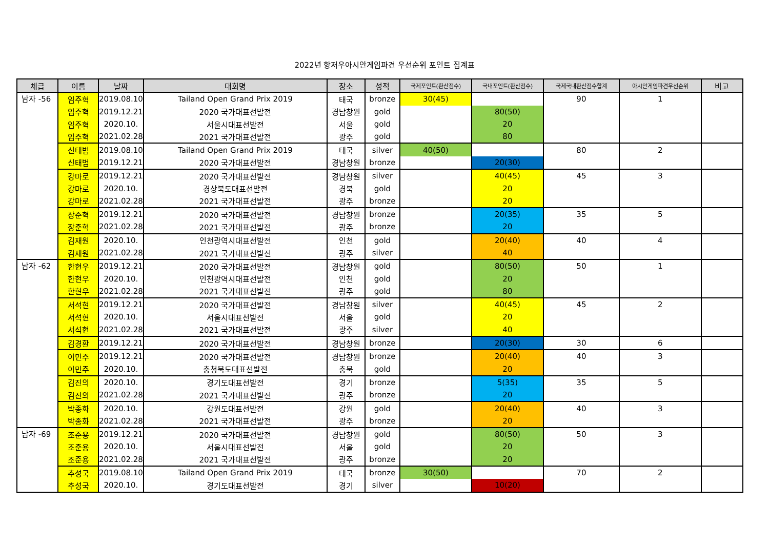2022년 항저우아시안게임파견 우선순위 포인트 집계표
| 체급 | 이름 | 날짜 | 대회명 | 장소 | 성적 | 국제포인트(환산점수) | 국내포인트(환산점수) | 국제국내환산점수합계 | 아시안게임파견우선순위 | 비고 |
| --- | --- | --- | --- | --- | --- | --- | --- | --- | --- | --- |
| 남자 -56 | 임주혁 | 2019.08.10 | Tailand Open Grand Prix 2019 | 태국 | bronze | 30(45) | | 90 | 1 | |
| | 임주혁 | 2019.12.21 | 2020 국가대표선발전 | 경남창원 | gold | | 80(50) | | | |
| | 임주혁 | 2020.10. | 서울시대표선발전 | 서울 | gold | | 20 | | | |
| | 임주혁 | 2021.02.28 | 2021 국가대표선발전 | 광주 | gold | | 80 | | | |
| | 신태범 | 2019.08.10 | Tailand Open Grand Prix 2019 | 태국 | silver | 40(50) | | 80 | 2 | |
| | 신태범 | 2019.12.21 | 2020 국가대표선발전 | 경남창원 | bronze | | 20(30) | | | |
| | 강마로 | 2019.12.21 | 2020 국가대표선발전 | 경남창원 | silver | | 40(45) | 45 | 3 | |
| | 강마로 | 2020.10. | 경상북도대표선발전 | 경북 | gold | | 20 | | | |
| | 강마로 | 2021.02.28 | 2021 국가대표선발전 | 광주 | bronze | | 20 | | | |
| | 장준혁 | 2019.12.21 | 2020 국가대표선발전 | 경남창원 | bronze | | 20(35) | 35 | 5 | |
| | 장준혁 | 2021.02.28 | 2021 국가대표선발전 | 광주 | bronze | | 20 | | | |
| | 김재원 | 2020.10. | 인천광역시대표선발전 | 인천 | gold | | 20(40) | 40 | 4 | |
| | 김재원 | 2021.02.28 | 2021 국가대표선발전 | 광주 | silver | | 40 | | | |
| 남자 -62 | 한현우 | 2019.12.21 | 2020 국가대표선발전 | 경남창원 | gold | | 80(50) | 50 | 1 | |
| | 한현우 | 2020.10. | 인천광역시대표선발전 | 인천 | gold | | 20 | | | |
| | 한현우 | 2021.02.28 | 2021 국가대표선발전 | 광주 | gold | | 80 | | | |
| | 서석현 | 2019.12.21 | 2020 국가대표선발전 | 경남창원 | silver | | 40(45) | 45 | 2 | |
| | 서석현 | 2020.10. | 서울시대표선발전 | 서울 | gold | | 20 | | | |
| | 서석현 | 2021.02.28 | 2021 국가대표선발전 | 광주 | silver | | 40 | | | |
| | 김경환 | 2019.12.21 | 2020 국가대표선발전 | 경남창원 | bronze | | 20(30) | 30 | 6 | |
| | 이민주 | 2019.12.21 | 2020 국가대표선발전 | 경남창원 | bronze | | 20(40) | 40 | 3 | |
| | 이민주 | 2020.10. | 충청북도대표선발전 | 충북 | gold | | 20 | | | |
| | 김진의 | 2020.10. | 경기도대표선발전 | 경기 | bronze | | 5(35) | 35 | 5 | |
| | 김진의 | 2021.02.28 | 2021 국가대표선발전 | 광주 | bronze | | 20 | | | |
| | 박종화 | 2020.10. | 강원도대표선발전 | 강원 | gold | | 20(40) | 40 | 3 | |
| | 박종화 | 2021.02.28 | 2021 국가대표선발전 | 광주 | bronze | | 20 | | | |
| 남자 -69 | 조준용 | 2019.12.21 | 2020 국가대표선발전 | 경남창원 | gold | | 80(50) | 50 | 3 | |
| | 조준용 | 2020.10. | 서울시대표선발전 | 서울 | gold | | 20 | | | |
| | 조준용 | 2021.02.28 | 2021 국가대표선발전 | 광주 | bronze | | 20 | | | |
| | 추성국 | 2019.08.10 | Tailand Open Grand Prix 2019 | 태국 | bronze | 30(50) | | 70 | 2 | |
| | 추성국 | 2020.10. | 경기도대표선발전 | 경기 | silver | | 10(20) | | | |